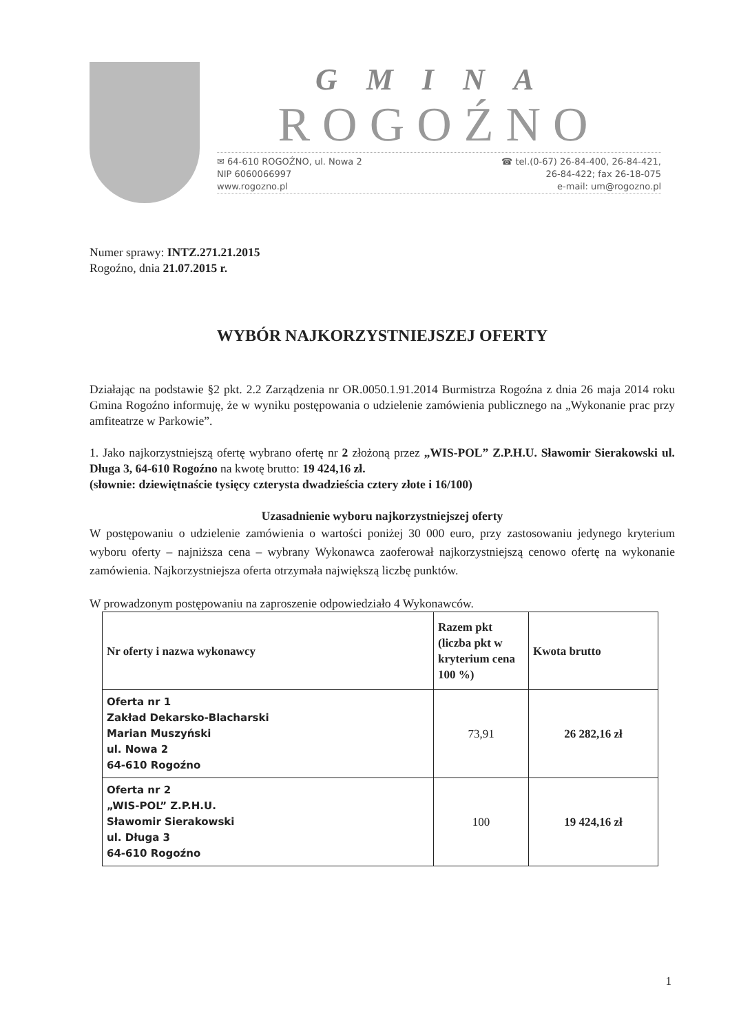GMINA
ROGOŹNO
✉ 64-610 ROGOŹNO, ul. Nowa 2
NIP 6060066997
www.rogozno.pl
☎ tel.(0-67) 26-84-400, 26-84-421,
26-84-422; fax 26-18-075
e-mail: um@rogozno.pl
Numer sprawy: INTZ.271.21.2015
Rogoźno, dnia 21.07.2015 r.
WYBÓR NAJKORZYSTNIEJSZEJ OFERTY
Działając na podstawie §2 pkt. 2.2 Zarządzenia nr OR.0050.1.91.2014 Burmistrza Rogoźna z dnia 26 maja 2014 roku Gmina Rogoźno informuję, że w wyniku postępowania o udzielenie zamówienia publicznego na „Wykonanie prac przy amfiteatrze w Parkowie”.
1. Jako najkorzystniejszą ofertę wybrano ofertę nr 2 złożoną przez „WIS-POL” Z.P.H.U. Sławomir Sierakowski ul. Długa 3, 64-610 Rogoźno na kwotę brutto: 19 424,16 zł.
(słownie: dziewiętnaście tysięcy czterysta dwadzieścia cztery złote i 16/100)
Uzasadnienie wyboru najkorzystniejszej oferty
W postępowaniu o udzielenie zamówienia o wartości poniżej 30 000 euro, przy zastosowaniu jedynego kryterium wyboru oferty – najniższa cena – wybrany Wykonawca zaoferował najkorzystniejszą cenowo ofertę na wykonanie zamówienia. Najkorzystniejsza oferta otrzymała największą liczbę punktów.
W prowadzonym postępowaniu na zaproszenie odpowiedziało 4 Wykonawców.
| Nr oferty i nazwa wykonawcy | Razem pkt (liczba pkt w kryterium cena 100 %) | Kwota brutto |
| --- | --- | --- |
| Oferta nr 1 Zakład Dekarsko-Blacharski Marian Muszyński ul. Nowa 2 64-610 Rogoźno | 73,91 | 26 282,16 zł |
| Oferta nr 2 „WIS-POL” Z.P.H.U. Sławomir Sierakowski ul. Długa 3 64-610 Rogoźno | 100 | 19 424,16 zł |
1